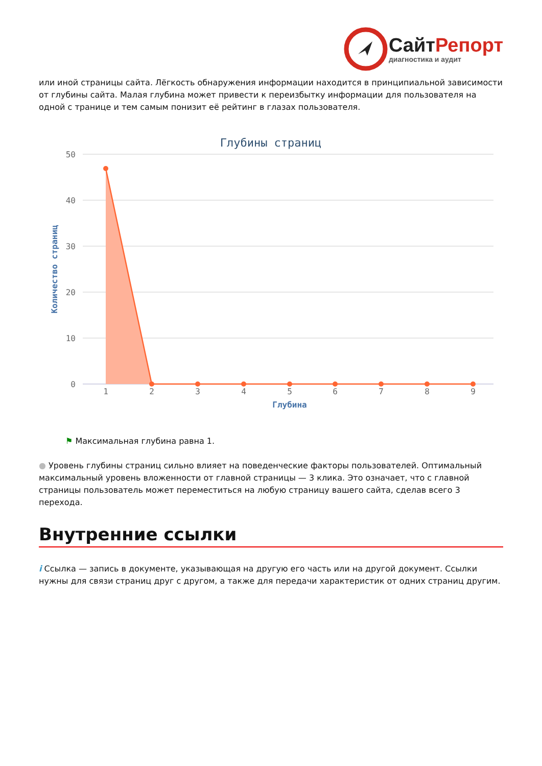Сайт Репорт
диагностика и аудит
или иной страницы сайта. Лёгкость обнаружения информации находится в принципиальной зависимости от глубины сайта. Малая глубина может привести к переизбытку информации для пользователя на одной с транице и тем самым понизит её рейтинг в глазах пользователя.
Глубины страниц
50
40
30
20
10
0
Количество страниц
1
2
3
4
5
6
7
8
9
Глубина
⚑ Максимальная глубина равна 1.
● Уровень глубины страниц сильно влияет на поведенческие факторы пользователей. Оптимальный максимальный уровень вложенности от главной страницы — 3 клика. Это означает, что с главной страницы пользователь может переместиться на любую страницу вашего сайта, сделав всего 3 перехода.
Внутренние ссылки
i Ссылка — запись в документе, указывающая на другую его часть или на другой документ. Ссылки нужны для связи страниц друг с другом, а также для передачи характеристик от одних страниц другим.